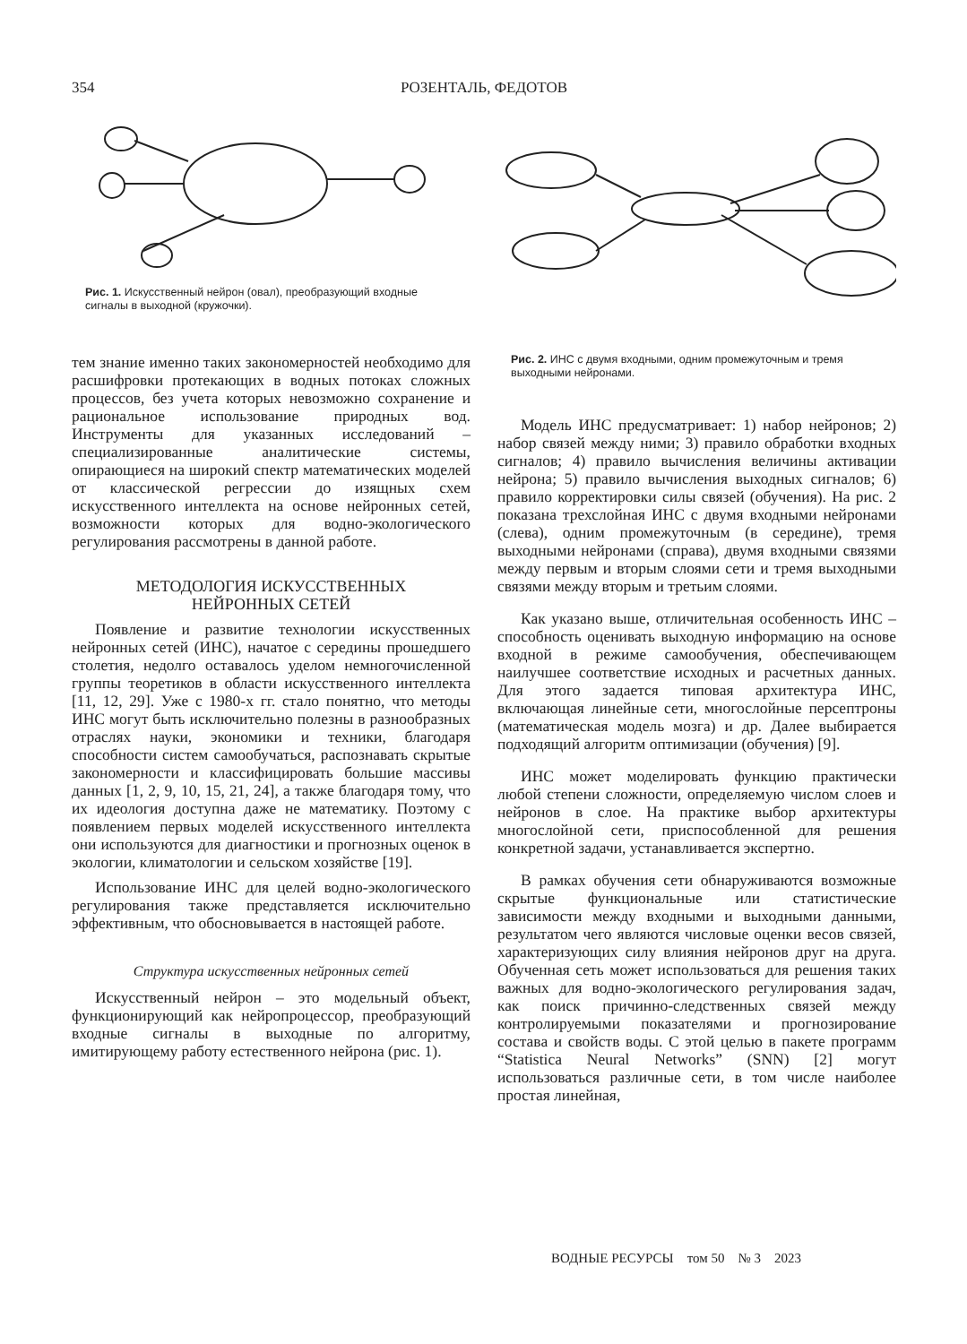354 РОЗЕНТАЛЬ, ФЕДОТОВ
Рис. 1. Искусственный нейрон (овал), преобразующий входные сигналы в выходной (кружочки).
тем знание именно таких закономерностей необходимо для расшифровки протекающих в водных потоках сложных процессов, без учета которых невозможно сохранение и рациональное использование природных вод. Инструменты для указанных исследований – специализированные аналитические системы, опирающиеся на широкий спектр математических моделей от классической регрессии до изящных схем искусственного интеллекта на основе нейронных сетей, возможности которых для водно-экологического регулирования рассмотрены в данной работе.
МЕТОДОЛОГИЯ ИСКУССТВЕННЫХ
НЕЙРОННЫХ СЕТЕЙ
Появление и развитие технологии искусственных нейронных сетей (ИНС), начатое с середины прошедшего столетия, недолго оставалось уделом немногочисленной группы теоретиков в области искусственного интеллекта [11, 12, 29]. Уже с 1980-х гг. стало понятно, что методы ИНС могут быть исключительно полезны в разнообразных отраслях науки, экономики и техники, благодаря способности систем самообучаться, распознавать скрытые закономерности и классифицировать большие массивы данных [1, 2, 9, 10, 15, 21, 24], а также благодаря тому, что их идеология доступна даже не математику. Поэтому с появлением первых моделей искусственного интеллекта они используются для диагностики и прогнозных оценок в экологии, климатологии и сельском хозяйстве [19].
Использование ИНС для целей водно-экологического регулирования также представляется исключительно эффективным, что обосновывается в настоящей работе.
Структура искусственных нейронных сетей
Искусственный нейрон – это модельный объект, функционирующий как нейропроцессор, преобразующий входные сигналы в выходные по алгоритму, имитирующему работу естественного нейрона (рис. 1).
Рис. 2. ИНС с двумя входными, одним промежуточным и тремя выходными нейронами.
Модель ИНС предусматривает: 1) набор нейронов; 2) набор связей между ними; 3) правило обработки входных сигналов; 4) правило вычисления величины активации нейрона; 5) правило вычисления выходных сигналов; 6) правило корректировки силы связей (обучения). На рис. 2 показана трехслойная ИНС с двумя входными нейронами (слева), одним промежуточным (в середине), тремя выходными нейронами (справа), двумя входными связями между первым и вторым слоями сети и тремя выходными связями между вторым и третьим слоями.
Как указано выше, отличительная особенность ИНС – способность оценивать выходную информацию на основе входной в режиме самообучения, обеспечивающем наилучшее соответствие исходных и расчетных данных. Для этого задается типовая архитектура ИНС, включающая линейные сети, многослойные персептроны (математическая модель мозга) и др. Далее выбирается подходящий алгоритм оптимизации (обучения) [9].
ИНС может моделировать функцию практически любой степени сложности, определяемую числом слоев и нейронов в слое. На практике выбор архитектуры многослойной сети, приспособленной для решения конкретной задачи, устанавливается экспертно.
В рамках обучения сети обнаруживаются возможные скрытые функциональные или статистические зависимости между входными и выходными данными, результатом чего являются числовые оценки весов связей, характеризующих силу влияния нейронов друг на друга. Обученная сеть может использоваться для решения таких важных для водно-экологического регулирования задач, как поиск причинно-следственных связей между контролируемыми показателями и прогнозирование состава и свойств воды. С этой целью в пакете программ “Statistica Neural Networks” (SNN) [2] могут использоваться различные сети, в том числе наиболее простая линейная,
ВОДНЫЕ РЕСУРСЫ том 50 № 3 2023